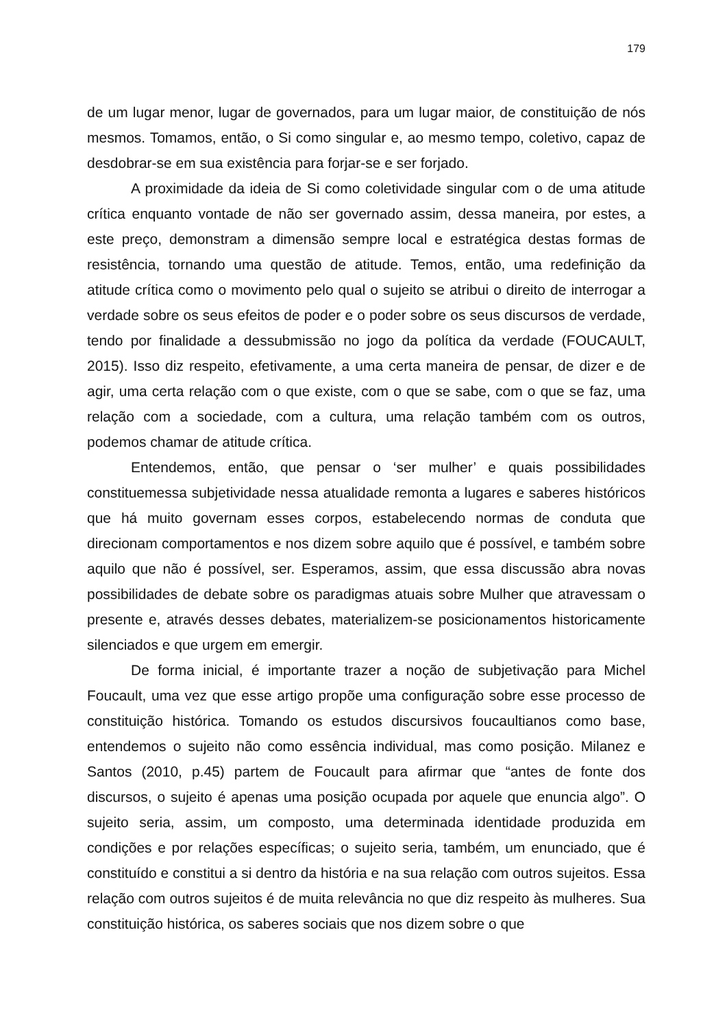179
de um lugar menor, lugar de governados, para um lugar maior, de constituição de nós mesmos. Tomamos, então, o Si como singular e, ao mesmo tempo, coletivo, capaz de desdobrar-se em sua existência para forjar-se e ser forjado.
A proximidade da ideia de Si como coletividade singular com o de uma atitude crítica enquanto vontade de não ser governado assim, dessa maneira, por estes, a este preço, demonstram a dimensão sempre local e estratégica destas formas de resistência, tornando uma questão de atitude. Temos, então, uma redefinição da atitude crítica como o movimento pelo qual o sujeito se atribui o direito de interrogar a verdade sobre os seus efeitos de poder e o poder sobre os seus discursos de verdade, tendo por finalidade a dessubmissão no jogo da política da verdade (FOUCAULT, 2015). Isso diz respeito, efetivamente, a uma certa maneira de pensar, de dizer e de agir, uma certa relação com o que existe, com o que se sabe, com o que se faz, uma relação com a sociedade, com a cultura, uma relação também com os outros, podemos chamar de atitude crítica.
Entendemos, então, que pensar o ‘ser mulher’ e quais possibilidades constituemessa subjetividade nessa atualidade remonta a lugares e saberes históricos que há muito governam esses corpos, estabelecendo normas de conduta que direcionam comportamentos e nos dizem sobre aquilo que é possível, e também sobre aquilo que não é possível, ser. Esperamos, assim, que essa discussão abra novas possibilidades de debate sobre os paradigmas atuais sobre Mulher que atravessam o presente e, através desses debates, materializem-se posicionamentos historicamente silenciados e que urgem em emergir.
De forma inicial, é importante trazer a noção de subjetivação para Michel Foucault, uma vez que esse artigo propõe uma configuração sobre esse processo de constituição histórica. Tomando os estudos discursivos foucaultianos como base, entendemos o sujeito não como essência individual, mas como posição. Milanez e Santos (2010, p.45) partem de Foucault para afirmar que “antes de fonte dos discursos, o sujeito é apenas uma posição ocupada por aquele que enuncia algo”. O sujeito seria, assim, um composto, uma determinada identidade produzida em condições e por relações específicas; o sujeito seria, também, um enunciado, que é constituído e constitui a si dentro da história e na sua relação com outros sujeitos. Essa relação com outros sujeitos é de muita relevância no que diz respeito às mulheres. Sua constituição histórica, os saberes sociais que nos dizem sobre o que